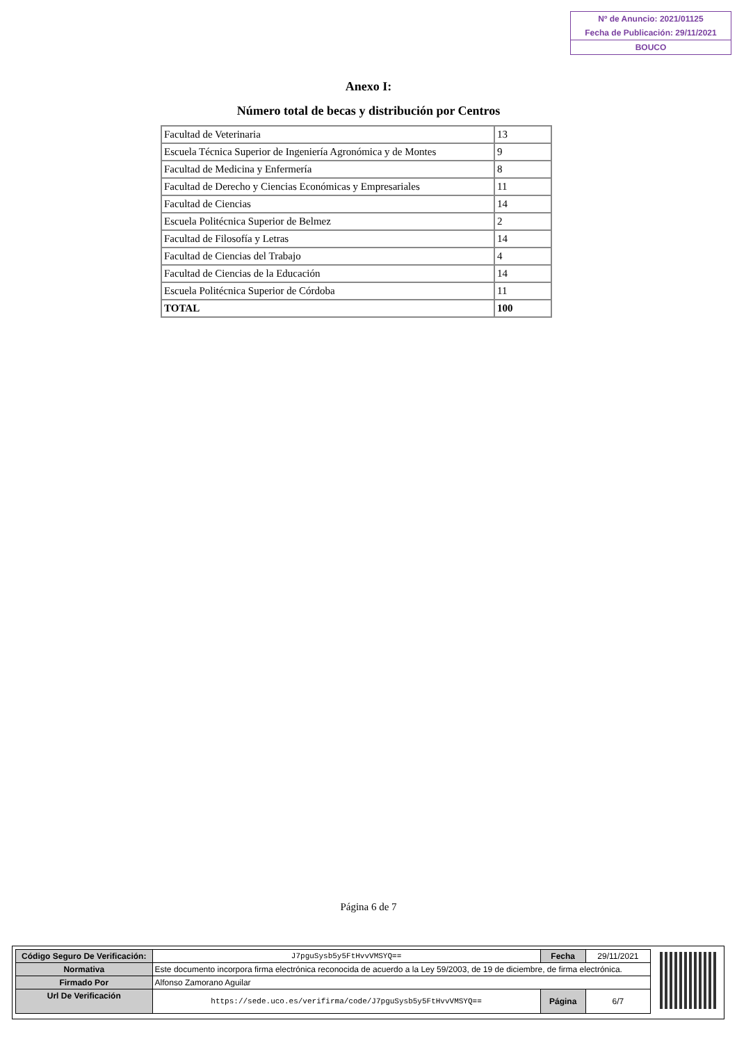Nº de Anuncio: 2021/01125
Fecha de Publicación: 29/11/2021
BOUCO
Anexo I:
Número total de becas y distribución por Centros
| Facultad de Veterinaria | 13 |
| Escuela Técnica Superior de Ingeniería Agronómica y de Montes | 9 |
| Facultad de Medicina y Enfermería | 8 |
| Facultad de Derecho y Ciencias Económicas y Empresariales | 11 |
| Facultad de Ciencias | 14 |
| Escuela Politécnica Superior de Belmez | 2 |
| Facultad de Filosofía y Letras | 14 |
| Facultad de Ciencias del Trabajo | 4 |
| Facultad de Ciencias de la Educación | 14 |
| Escuela Politécnica Superior de Córdoba | 11 |
| TOTAL | 100 |
Página 6 de 7
| Código Seguro De Verificación: | J7pguSysb5y5FtHvvVMSYQ== | Fecha | 29/11/2021 |
| Normativa | Este documento incorpora firma electrónica reconocida de acuerdo a la Ley 59/2003, de 19 de diciembre, de firma electrónica. | | |
| Firmado Por | Alfonso Zamorano Aguilar | | |
| Url De Verificación | https://sede.uco.es/verifirma/code/J7pguSysb5y5FtHvvVMSYQ== | Página | 6/7 |